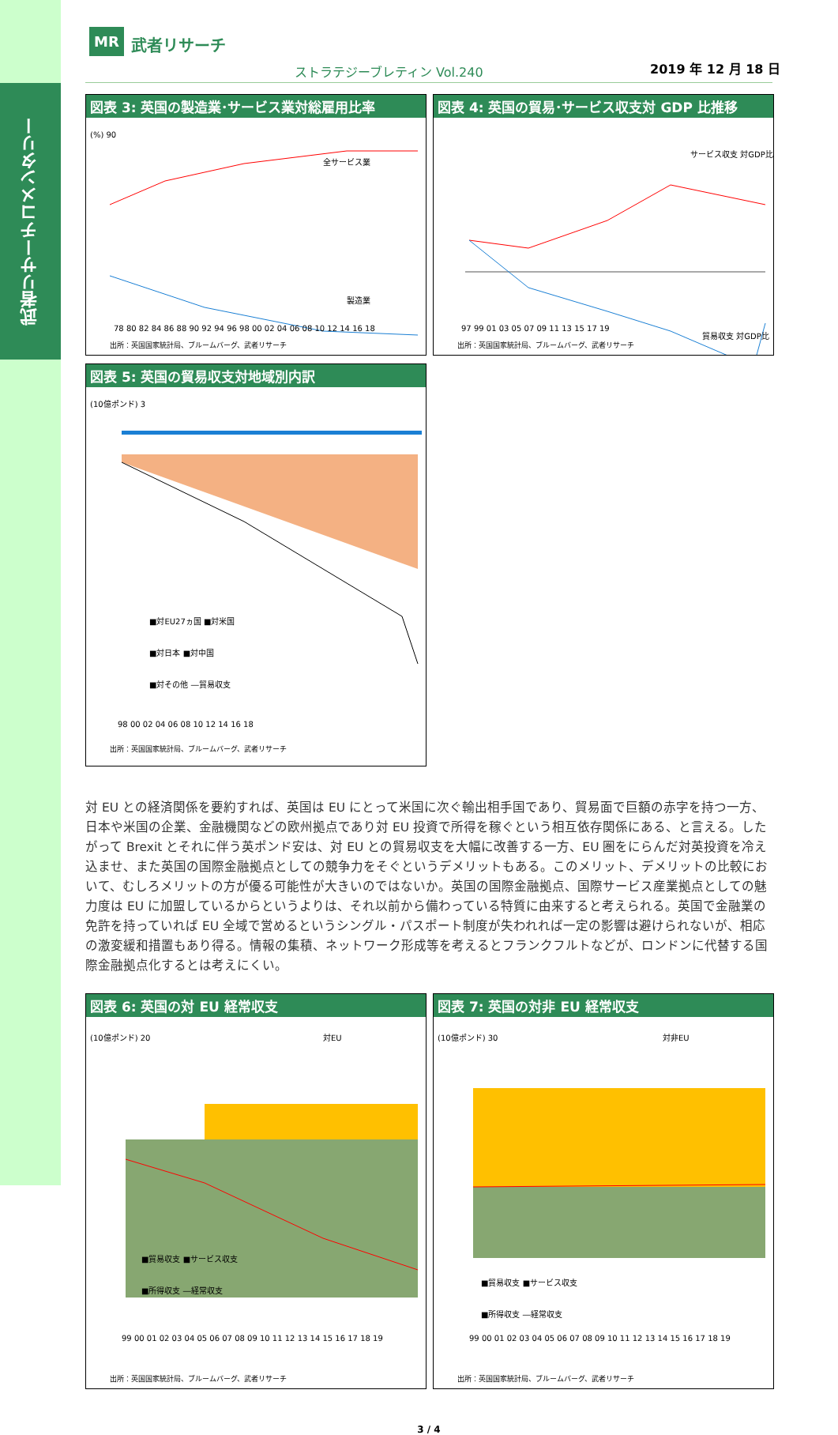武者リサーチコメンタリー
MR 武者リサーチ
ストラテジーブレティン Vol.240 2019 年 12 月 18 日
図表 3: 英国の製造業･サービス業対総雇用比率
全サービス業
製造業
(%) 90
78 80 82 84 86 88 90 92 94 96 98 00 02 04 06 08 10 12 14 16 18
出所：英国国家統計局、ブルームバーグ、武者リサーチ
図表 4: 英国の貿易･サービス収支対 GDP 比推移
サービス収支 対GDP比
貿易収支 対GDP比
97 99 01 03 05 07 09 11 13 15 17 19
出所：英国国家統計局、ブルームバーグ、武者リサーチ
図表 5: 英国の貿易収支対地域別内訳
(10億ポンド) 3
■対EU27ヵ国 ■対米国
■対日本 ■対中国
■対その他 ―貿易収支
98 00 02 04 06 08 10 12 14 16 18
出所：英国国家統計局、ブルームバーグ、武者リサーチ
対 EU との経済関係を要約すれば、英国は EU にとって米国に次ぐ輸出相手国であり、貿易面で巨額の赤字を持つ一方、日本や米国の企業、金融機関などの欧州拠点であり対 EU 投資で所得を稼ぐという相互依存関係にある、と言える。したがって Brexit とそれに伴う英ポンド安は、対 EU との貿易収支を大幅に改善する一方、EU 圏をにらんだ対英投資を冷え込ませ、また英国の国際金融拠点としての競争力をそぐというデメリットもある。このメリット、デメリットの比較において、むしろメリットの方が優る可能性が大きいのではないか。英国の国際金融拠点、国際サービス産業拠点としての魅力度は EU に加盟しているからというよりは、それ以前から備わっている特質に由来すると考えられる。英国で金融業の免許を持っていれば EU 全域で営めるというシングル・パスポート制度が失われれば一定の影響は避けられないが、相応の激変緩和措置もあり得る。情報の集積、ネットワーク形成等を考えるとフランクフルトなどが、ロンドンに代替する国際金融拠点化するとは考えにくい。
図表 6: 英国の対 EU 経常収支
対EU
(10億ポンド) 20
■貿易収支 ■サービス収支
■所得収支 ―経常収支
99 00 01 02 03 04 05 06 07 08 09 10 11 12 13 14 15 16 17 18 19
出所：英国国家統計局、ブルームバーグ、武者リサーチ
図表 7: 英国の対非 EU 経常収支
対非EU
(10億ポンド) 30
■貿易収支 ■サービス収支
■所得収支 ―経常収支
99 00 01 02 03 04 05 06 07 08 09 10 11 12 13 14 15 16 17 18 19
出所：英国国家統計局、ブルームバーグ、武者リサーチ
3 / 4